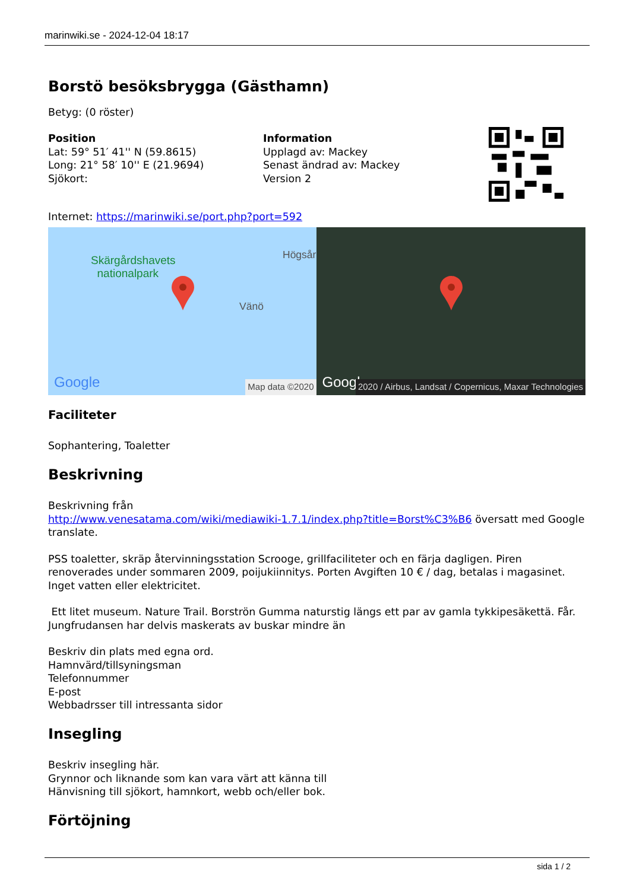marinwiki.se - 2024-12-04 18:17
Borstö besöksbrygga (Gästhamn)
Betyg: (0 röster)
Position
Lat: 59° 51′ 41'' N (59.8615)
Long: 21° 58′ 10'' E (21.9694)
Sjökort:
Information
Upplagd av: Mackey
Senast ändrad av: Mackey
Version 2
Internet: https://marinwiki.se/port.php?port=592
Skärgårdshavets
nationalpark
Högsår
Vänö
Google
Map data ©2020
Google
2020 / Airbus, Landsat / Copernicus, Maxar Technologies
Faciliteter
Sophantering, Toaletter
Beskrivning
Beskrivning från
http://www.venesatama.com/wiki/mediawiki-1.7.1/index.php?title=Borst%C3%B6 översatt med Google translate.
PSS toaletter, skräp återvinningsstation Scrooge, grillfaciliteter och en färja dagligen. Piren renoverades under sommaren 2009, poijukiinnitys. Porten Avgiften 10 € / dag, betalas i magasinet. Inget vatten eller elektricitet.
Ett litet museum. Nature Trail. Borströn Gumma naturstig längs ett par av gamla tykkipesäkettä. Får. Jungfrudansen har delvis maskerats av buskar mindre än
Beskriv din plats med egna ord.
Hamnvärd/tillsyningsman
Telefonnummer
E-post
Webbadrsser till intressanta sidor
Insegling
Beskriv insegling här.
Grynnor och liknande som kan vara värt att känna till
Hänvisning till sjökort, hamnkort, webb och/eller bok.
Förtöjning
sida 1 / 2